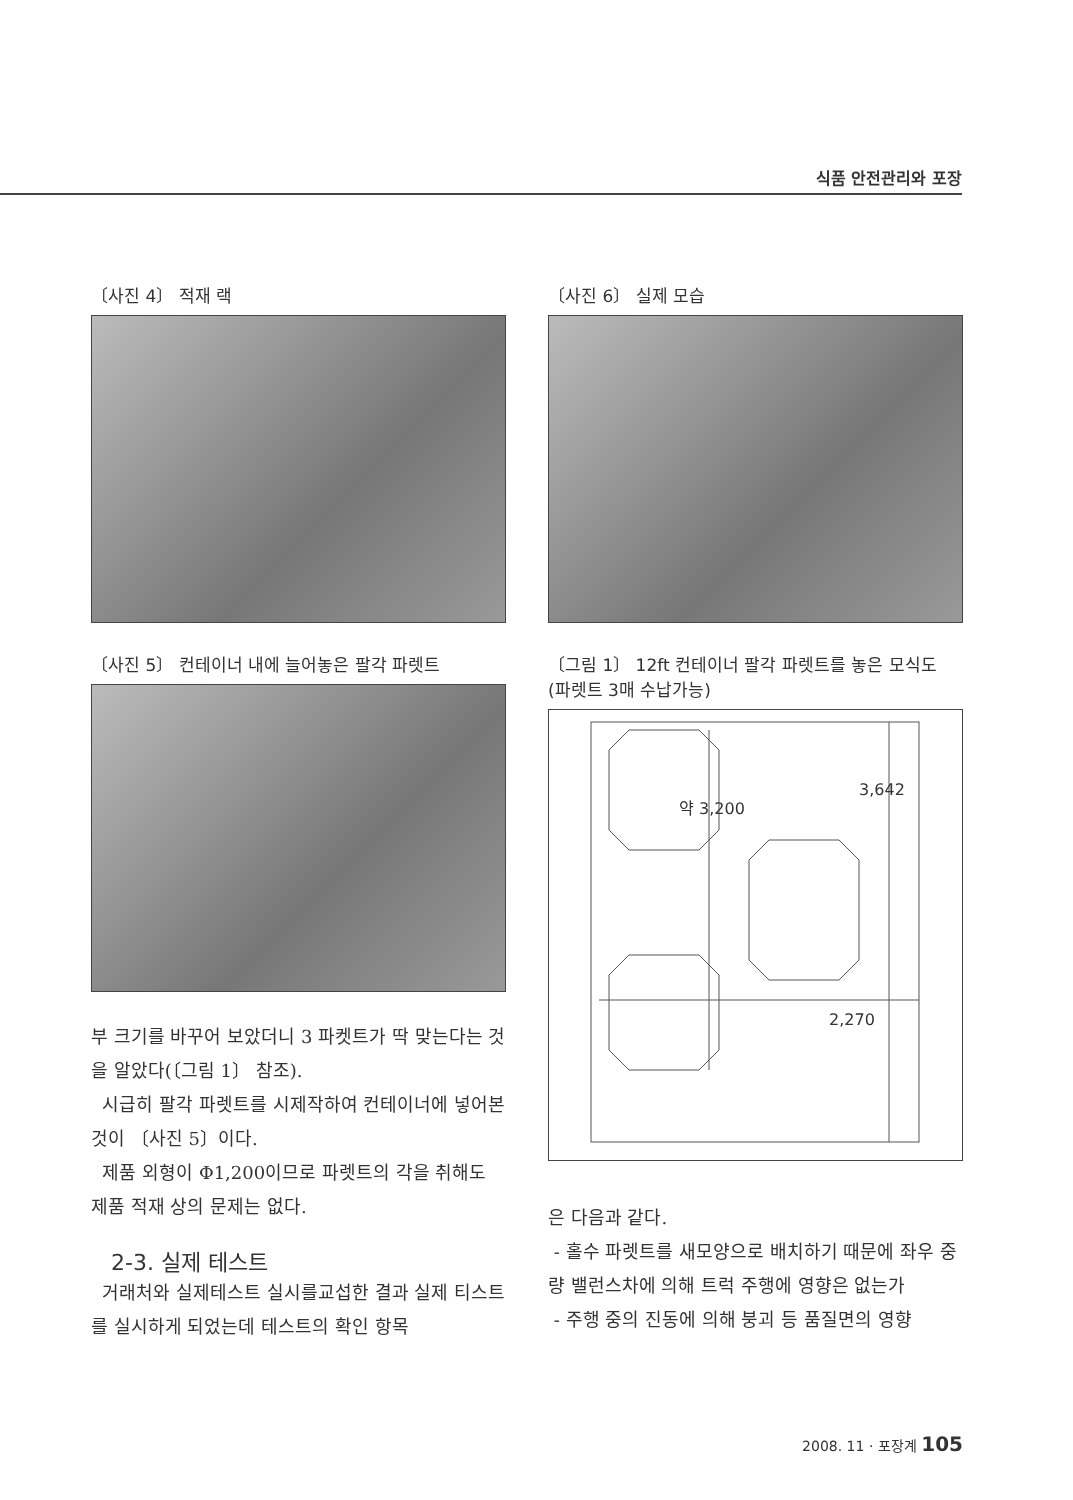식품 안전관리와 포장
〔사진 4〕 적재 랙
〔사진 5〕 컨테이너 내에 늘어놓은 팔각 파렛트
부 크기를 바꾸어 보았더니 3 파켓트가 딱 맞는다는 것을 알았다(〔그림 1〕 참조).
시급히 팔각 파렛트를 시제작하여 컨테이너에 넣어본 것이 〔사진 5〕이다.
제품 외형이 Φ1,200이므로 파렛트의 각을 취해도 제품 적재 상의 문제는 없다.
2-3. 실제 테스트
거래처와 실제테스트 실시를교섭한 결과 실제 티스트를 실시하게 되었는데 테스트의 확인 항목
〔사진 6〕 실제 모습
〔그림 1〕 12ft 컨테이너 팔각 파렛트를 놓은 모식도
(파렛트 3매 수납가능)
약 3,200
3,642
2,270
은 다음과 같다.
- 홀수 파렛트를 새모양으로 배치하기 때문에 좌우 중량 밸런스차에 의해 트럭 주행에 영향은 없는가
- 주행 중의 진동에 의해 붕괴 등 품질면의 영향
2008. 11 · 포장계 105